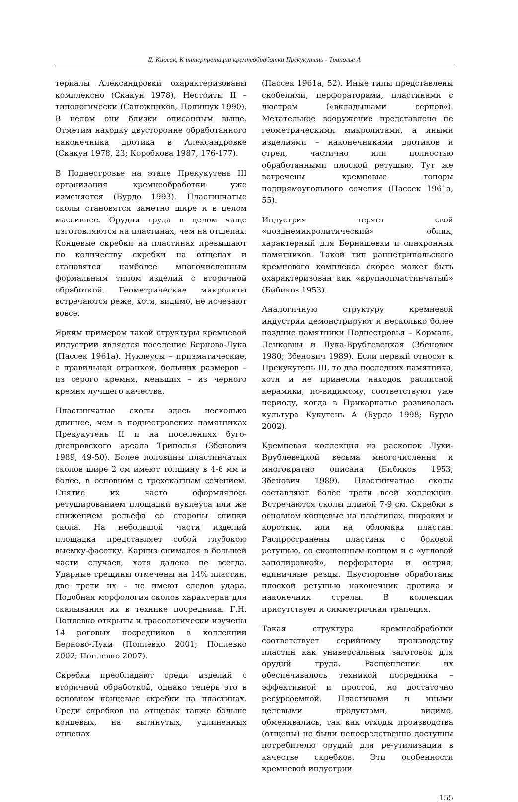Д. Киосак, К интерпретации кремнеобработки Прекукутень - Триполье А
териалы Александровки охарактеризованы комплексно (Скакун 1978), Нестоиты II – типологически (Сапожников, Полищук 1990). В целом они близки описанным выше. Отметим находку двусторонне обработанного наконечника дротика в Александровке (Скакун 1978, 23; Коробкова 1987, 176-177).
В Поднестровье на этапе Прекукутень III организация кремнеобработки уже изменяется (Бурдо 1993). Пластинчатые сколы становятся заметно шире и в целом массивнее. Орудия труда в целом чаще изготовляются на пластинах, чем на отщепах. Концевые скребки на пластинах превышают по количеству скребки на отщепах и становятся наиболее многочисленным формальным типом изделий с вторичной обработкой. Геометрические микролиты встречаются реже, хотя, видимо, не исчезают вовсе.
Ярким примером такой структуры кремневой индустрии является поселение Берново-Лука (Пассек 1961а). Нуклеусы – призматические, с правильной огранкой, больших размеров – из серого кремня, меньших – из черного кремня лучшего качества.
Пластинчатые сколы здесь несколько длиннее, чем в поднестровских памятниках Прекукутень II и на поселениях буго-днепровского ареала Триполья (Збенович 1989, 49-50). Более половины пластинчатых сколов шире 2 см имеют толщину в 4-6 мм и более, в основном с трехскатным сечением. Снятие их часто оформлялось ретушированием площадки нуклеуса или же снижением рельефа со стороны спинки скола. На небольшой части изделий площадка представляет собой глубокою выемку-фасетку. Карниз снимался в большей части случаев, хотя далеко не всегда. Ударные трещины отмечены на 14% пластин, две трети их – не имеют следов удара. Подобная морфология сколов характерна для скалывания их в технике посредника. Г.Н. Поплевко открыты и трасологически изучены 14 роговых посредников в коллекции Берново-Луки (Поплевко 2001; Поплевко 2002; Поплевко 2007).
Скребки преобладают среди изделий с вторичной обработкой, однако теперь это в основном концевые скребки на пластинах. Среди скребков на отщепах также больше концевых, на вытянутых, удлиненных отщепах
(Пассек 1961а, 52). Иные типы представлены скобелями, перфораторами, пластинами с люстром («вкладышами серпов»). Метательное вооружение представлено не геометрическими микролитами, а иными изделиями – наконечниками дротиков и стрел, частично или полностью обработанными плоской ретушью. Тут же встречены кремневые топоры подпрямоугольного сечения (Пассек 1961а, 55).
Индустрия теряет свой «позднемикролитический» облик, характерный для Бернашевки и синхронных памятников. Такой тип раннетрипольского кремневого комплекса скорее может быть охарактеризован как «крупнопластинчатый» (Бибиков 1953).
Аналогичную структуру кремневой индустрии демонстрируют и несколько более поздние памятники Поднестровья – Кормань, Ленковцы и Лука-Врублевецкая (Збенович 1980; Збенович 1989). Если первый относят к Прекукутень III, то два последних памятника, хотя и не принесли находок расписной керамики, по-видимому, соответствуют уже периоду, когда в Прикарпатье развивалась культура Кукутень А (Бурдо 1998; Бурдо 2002).
Кремневая коллекция из раскопок Луки-Врублевецкой весьма многочисленна и многократно описана (Бибиков 1953; Збенович 1989). Пластинчатые сколы составляют более трети всей коллекции. Встречаются сколы длиной 7-9 см. Скребки в основном концевые на пластинах, широких и коротких, или на обломках пластин. Распространены пластины с боковой ретушью, со скошенным концом и с «угловой заполировкой», перфораторы и острия, единичные резцы. Двусторонне обработаны плоской ретушью наконечник дротика и наконечник стрелы. В коллекции присутствует и симметричная трапеция.
Такая структура кремнеобработки соответствует серийному производству пластин как универсальных заготовок для орудий труда. Расщепление их обеспечивалось техникой посредника – эффективной и простой, но достаточно ресурсоемкой. Пластинами и иными целевыми продуктами, видимо, обменивались, так как отходы производства (отщепы) не были непосредственно доступны потребителю орудий для ре-утилизации в качестве скребков. Эти особенности кремневой индустрии
155